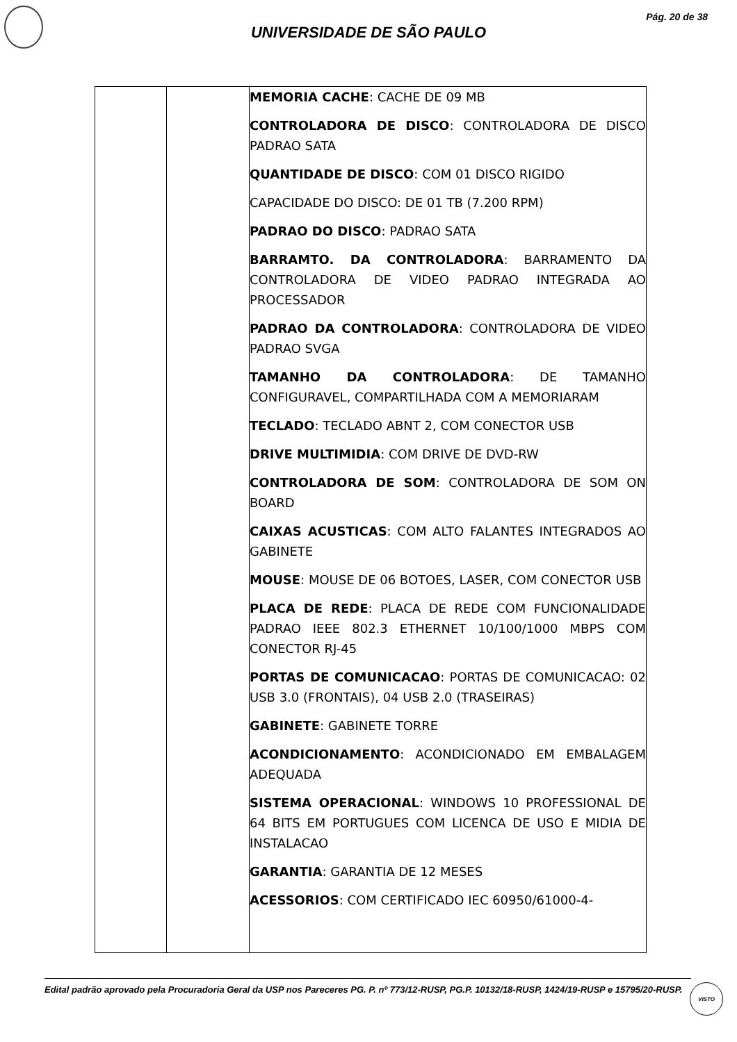Pág. 20 de 38
UNIVERSIDADE DE SÃO PAULO
| | | MEMORIA CACHE : CACHE DE 09 MB CONTROLADORA DE DISCO : CONTROLADORA DE DISCO PADRAO SATA QUANTIDADE DE DISCO : COM 01 DISCO RIGIDO CAPACIDADE DO DISCO: DE 01 TB (7.200 RPM) PADRAO DO DISCO : PADRAO SATA BARRAMTO. DA CONTROLADORA : BARRAMENTO DA CONTROLADORA DE VIDEO PADRAO INTEGRADA AO PROCESSADOR PADRAO DA CONTROLADORA : CONTROLADORA DE VIDEO PADRAO SVGA TAMANHO DA CONTROLADORA : DE TAMANHO CONFIGURAVEL, COMPARTILHADA COM A MEMORIARAM TECLADO : TECLADO ABNT 2, COM CONECTOR USB DRIVE MULTIMIDIA : COM DRIVE DE DVD-RW CONTROLADORA DE SOM : CONTROLADORA DE SOM ON BOARD CAIXAS ACUSTICAS : COM ALTO FALANTES INTEGRADOS AO GABINETE MOUSE : MOUSE DE 06 BOTOES, LASER, COM CONECTOR USB PLACA DE REDE : PLACA DE REDE COM FUNCIONALIDADE PADRAO IEEE 802.3 ETHERNET 10/100/1000 MBPS COM CONECTOR RJ-45 PORTAS DE COMUNICACAO : PORTAS DE COMUNICACAO: 02 USB 3.0 (FRONTAIS), 04 USB 2.0 (TRASEIRAS) GABINETE : GABINETE TORRE ACONDICIONAMENTO : ACONDICIONADO EM EMBALAGEM ADEQUADA SISTEMA OPERACIONAL : WINDOWS 10 PROFESSIONAL DE 64 BITS EM PORTUGUES COM LICENCA DE USO E MIDIA DE INSTALACAO GARANTIA : GARANTIA DE 12 MESES ACESSORIOS : COM CERTIFICADO IEC 60950/61000-4- |
Edital padrão aprovado pela Procuradoria Geral da USP nos Pareceres PG. P. nº 773/12-RUSP, PG.P. 10132/18-RUSP, 1424/19-RUSP e 15795/20-RUSP.
VISTO